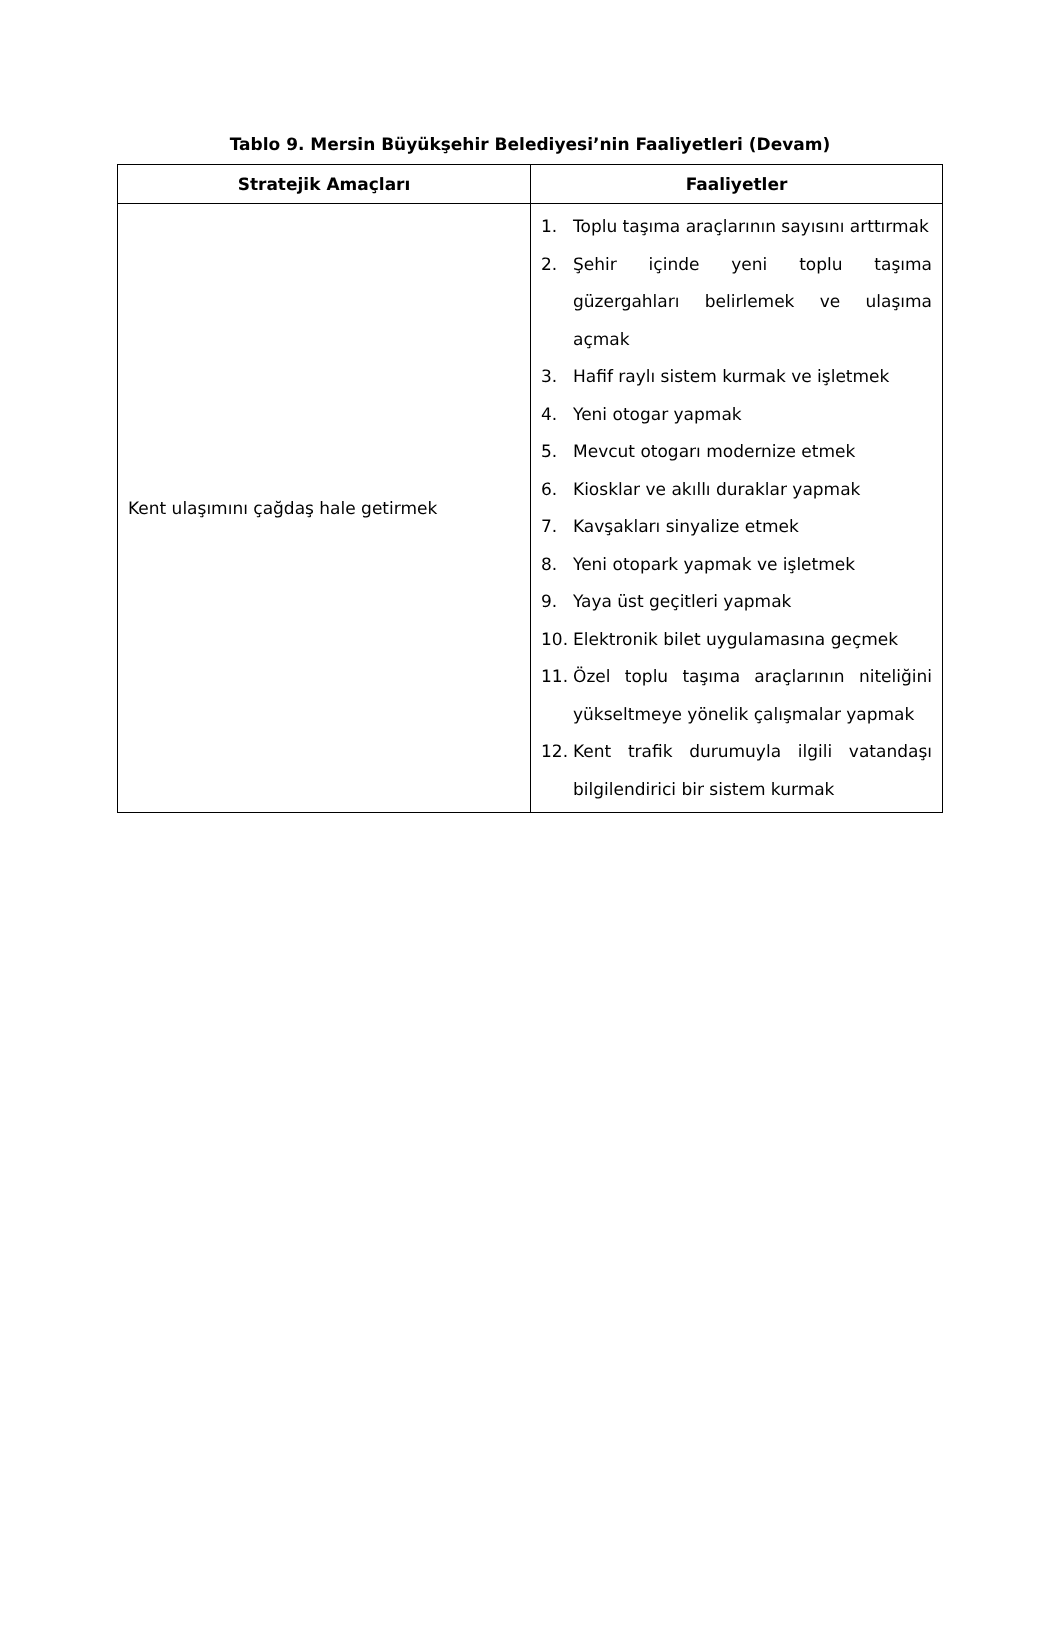Tablo 9. Mersin Büyükşehir Belediyesi’nin Faaliyetleri (Devam)
| Stratejik Amaçları | Faaliyetler |
| --- | --- |
| Kent ulaşımını çağdaş hale getirmek | 1. Toplu taşıma araçlarının sayısını arttırmak 2. Şehir içinde yeni toplu taşıma güzergahları belirlemek ve ulaşıma açmak 3. Hafif raylı sistem kurmak ve işletmek 4. Yeni otogar yapmak 5. Mevcut otogarı modernize etmek 6. Kiosklar ve akıllı duraklar yapmak 7. Kavşakları sinyalize etmek 8. Yeni otopark yapmak ve işletmek 9. Yaya üst geçitleri yapmak 10. Elektronik bilet uygulamasına geçmek 11. Özel toplu taşıma araçlarının niteliğini yükseltmeye yönelik çalışmalar yapmak 12. Kent trafik durumuyla ilgili vatandaşı bilgilendirici bir sistem kurmak |